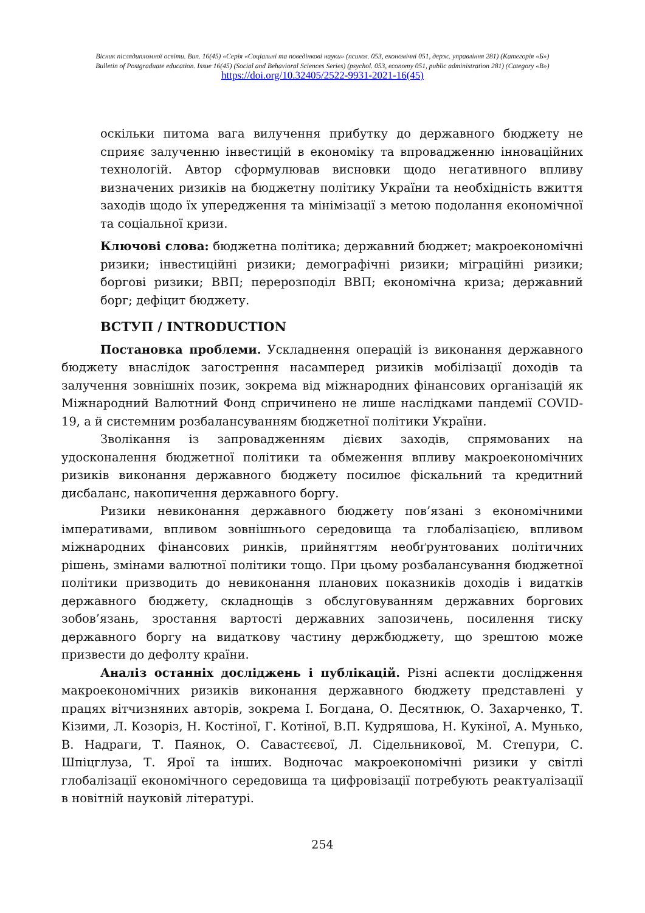Вісник післядипломної освіти. Вип. 16(45) «Серія «Соціальні та поведінкові науки» (психол. 053, економічні 051, держ. управління 281) (Категорія «Б»)
Bulletin of Postgraduate education. Issue 16(45) (Social and Behavioral Sciences Series) (psychol. 053, economy 051, public administration 281) (Category «B»)
https://doi.org/10.32405/2522-9931-2021-16(45)
оскільки питома вага вилучення прибутку до державного бюджету не сприяє залученню інвестицій в економіку та впровадженню інноваційних технологій. Автор сформулював висновки щодо негативного впливу визначених ризиків на бюджетну політику України та необхідність вжиття заходів щодо їх упередження та мінімізації з метою подолання економічної та соціальної кризи.
Ключові слова: бюджетна політика; державний бюджет; макроекономічні ризики; інвестиційні ризики; демографічні ризики; міграційні ризики; боргові ризики; ВВП; перерозподіл ВВП; економічна криза; державний борг; дефіцит бюджету.
ВСТУП / INTRODUCTION
Постановка проблеми. Ускладнення операцій із виконання державного бюджету внаслідок загострення насамперед ризиків мобілізації доходів та залучення зовнішніх позик, зокрема від міжнародних фінансових організацій як Міжнародний Валютний Фонд спричинено не лише наслідками пандемії COVID-19, а й системним розбалансуванням бюджетної політики України.
Зволікання із запровадженням дієвих заходів, спрямованих на удосконалення бюджетної політики та обмеження впливу макроекономічних ризиків виконання державного бюджету посилює фіскальний та кредитний дисбаланс, накопичення державного боргу.
Ризики невиконання державного бюджету пов’язані з економічними імперативами, впливом зовнішнього середовища та глобалізацією, впливом міжнародних фінансових ринків, прийняттям необґрунтованих політичних рішень, змінами валютної політики тощо. При цьому розбалансування бюджетної політики призводить до невиконання планових показників доходів і видатків державного бюджету, складнощів з обслуговуванням державних боргових зобов’язань, зростання вартості державних запозичень, посилення тиску державного боргу на видаткову частину держбюджету, що зрештою може призвести до дефолту країни.
Аналіз останніх досліджень і публікацій. Різні аспекти дослідження макроекономічних ризиків виконання державного бюджету представлені у працях вітчизняних авторів, зокрема І. Богдана, О. Десятнюк, О. Захарченко, Т. Кізими, Л. Козоріз, Н. Костіної, Г. Котіної, В.П. Кудряшова, Н. Кукіної, А. Мунько, В. Надраги, Т. Паянок, О. Савастєєвої, Л. Сідельникової, М. Степури, С. Шпіцглуза, Т. Ярої та інших. Водночас макроекономічні ризики у світлі глобалізації економічного середовища та цифровізації потребують реактуалізації в новітній науковій літературі.
254